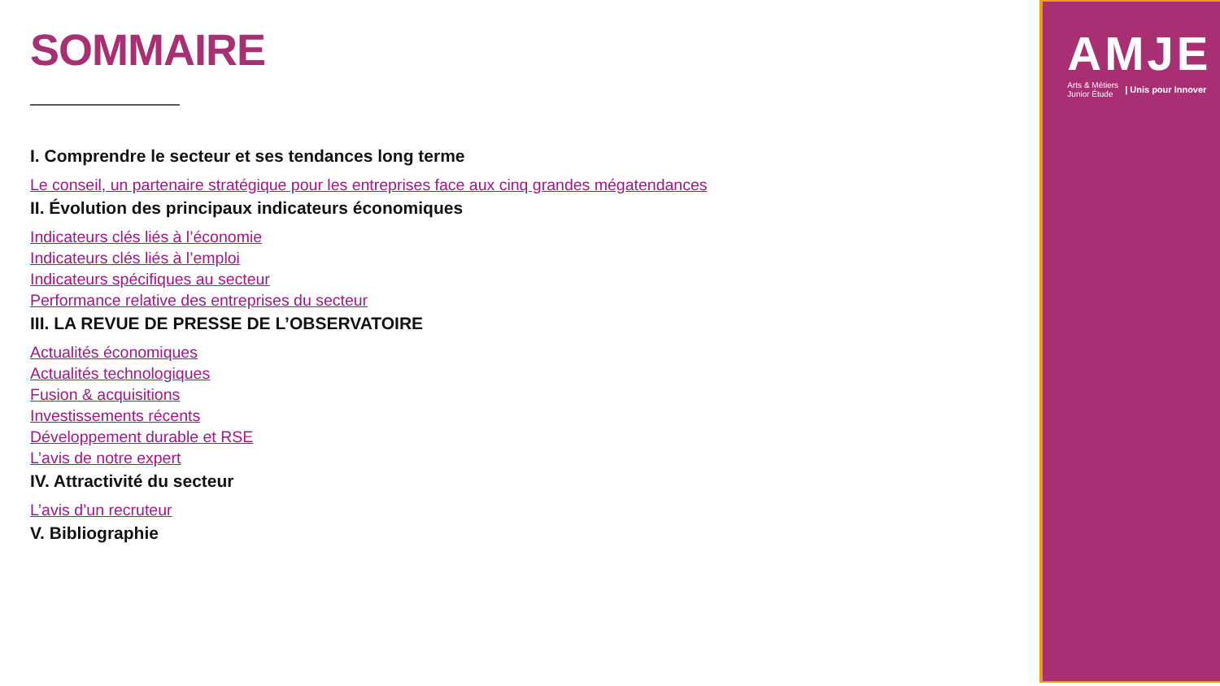SOMMAIRE
I. Comprendre le secteur et ses tendances long terme
Le conseil, un partenaire stratégique pour les entreprises face aux cinq grandes mégatendances
II. Évolution des principaux indicateurs économiques
Indicateurs clés liés à l’économie
Indicateurs clés liés à l’emploi
Indicateurs spécifiques au secteur
Performance relative des entreprises du secteur
III. LA REVUE DE PRESSE DE L’OBSERVATOIRE
Actualités économiques
Actualités technologiques
Fusion & acquisitions
Investissements récents
Développement durable et RSE
L’avis de notre expert
IV. Attractivité du secteur
L’avis d’un recruteur
V. Bibliographie
AMJE
Arts & Métiers
Junior Étude | Unis pour Innover